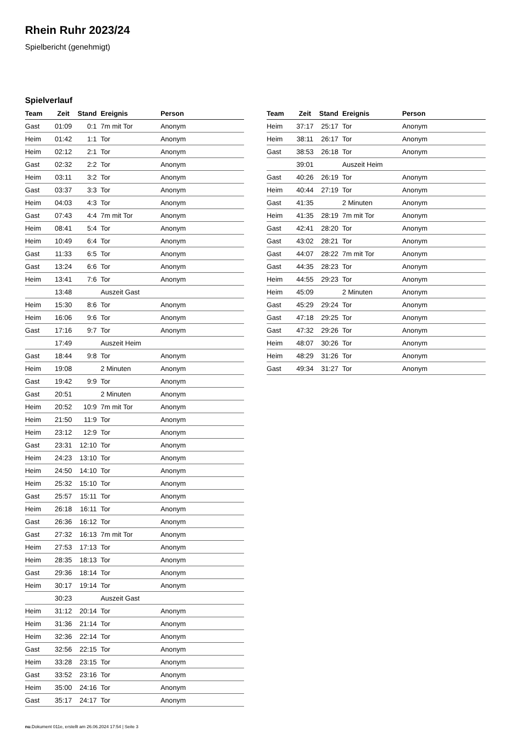Rhein Ruhr 2023/24
Spielbericht (genehmigt)
Spielverlauf
| Team | Zeit | Stand | Ereignis | Person |
| --- | --- | --- | --- | --- |
| Gast | 01:09 | 0:1 | 7m mit Tor | Anonym |
| Heim | 01:42 | 1:1 | Tor | Anonym |
| Heim | 02:12 | 2:1 | Tor | Anonym |
| Gast | 02:32 | 2:2 | Tor | Anonym |
| Heim | 03:11 | 3:2 | Tor | Anonym |
| Gast | 03:37 | 3:3 | Tor | Anonym |
| Heim | 04:03 | 4:3 | Tor | Anonym |
| Gast | 07:43 | 4:4 | 7m mit Tor | Anonym |
| Heim | 08:41 | 5:4 | Tor | Anonym |
| Heim | 10:49 | 6:4 | Tor | Anonym |
| Gast | 11:33 | 6:5 | Tor | Anonym |
| Gast | 13:24 | 6:6 | Tor | Anonym |
| Heim | 13:41 | 7:6 | Tor | Anonym |
| | 13:48 | | Auszeit Gast | |
| Heim | 15:30 | 8:6 | Tor | Anonym |
| Heim | 16:06 | 9:6 | Tor | Anonym |
| Gast | 17:16 | 9:7 | Tor | Anonym |
| | 17:49 | | Auszeit Heim | |
| Gast | 18:44 | 9:8 | Tor | Anonym |
| Heim | 19:08 | | 2 Minuten | Anonym |
| Gast | 19:42 | 9:9 | Tor | Anonym |
| Gast | 20:51 | | 2 Minuten | Anonym |
| Heim | 20:52 | 10:9 | 7m mit Tor | Anonym |
| Heim | 21:50 | 11:9 | Tor | Anonym |
| Heim | 23:12 | 12:9 | Tor | Anonym |
| Gast | 23:31 | 12:10 | Tor | Anonym |
| Heim | 24:23 | 13:10 | Tor | Anonym |
| Heim | 24:50 | 14:10 | Tor | Anonym |
| Heim | 25:32 | 15:10 | Tor | Anonym |
| Gast | 25:57 | 15:11 | Tor | Anonym |
| Heim | 26:18 | 16:11 | Tor | Anonym |
| Gast | 26:36 | 16:12 | Tor | Anonym |
| Gast | 27:32 | 16:13 | 7m mit Tor | Anonym |
| Heim | 27:53 | 17:13 | Tor | Anonym |
| Heim | 28:35 | 18:13 | Tor | Anonym |
| Gast | 29:36 | 18:14 | Tor | Anonym |
| Heim | 30:17 | 19:14 | Tor | Anonym |
| | 30:23 | | Auszeit Gast | |
| Heim | 31:12 | 20:14 | Tor | Anonym |
| Heim | 31:36 | 21:14 | Tor | Anonym |
| Heim | 32:36 | 22:14 | Tor | Anonym |
| Gast | 32:56 | 22:15 | Tor | Anonym |
| Heim | 33:28 | 23:15 | Tor | Anonym |
| Gast | 33:52 | 23:16 | Tor | Anonym |
| Heim | 35:00 | 24:16 | Tor | Anonym |
| Gast | 35:17 | 24:17 | Tor | Anonym |
| Team | Zeit | Stand | Ereignis | Person |
| --- | --- | --- | --- | --- |
| Heim | 37:17 | 25:17 | Tor | Anonym |
| Heim | 38:11 | 26:17 | Tor | Anonym |
| Gast | 38:53 | 26:18 | Tor | Anonym |
| | 39:01 | | Auszeit Heim | |
| Gast | 40:26 | 26:19 | Tor | Anonym |
| Heim | 40:44 | 27:19 | Tor | Anonym |
| Gast | 41:35 | | 2 Minuten | Anonym |
| Heim | 41:35 | 28:19 | 7m mit Tor | Anonym |
| Gast | 42:41 | 28:20 | Tor | Anonym |
| Gast | 43:02 | 28:21 | Tor | Anonym |
| Gast | 44:07 | 28:22 | 7m mit Tor | Anonym |
| Gast | 44:35 | 28:23 | Tor | Anonym |
| Heim | 44:55 | 29:23 | Tor | Anonym |
| Heim | 45:09 | | 2 Minuten | Anonym |
| Gast | 45:29 | 29:24 | Tor | Anonym |
| Gast | 47:18 | 29:25 | Tor | Anonym |
| Gast | 47:32 | 29:26 | Tor | Anonym |
| Heim | 48:07 | 30:26 | Tor | Anonym |
| Heim | 48:29 | 31:26 | Tor | Anonym |
| Gast | 49:34 | 31:27 | Tor | Anonym |
nu.Dokument 011e, erstellt am 26.06.2024 17:54 | Seite 3